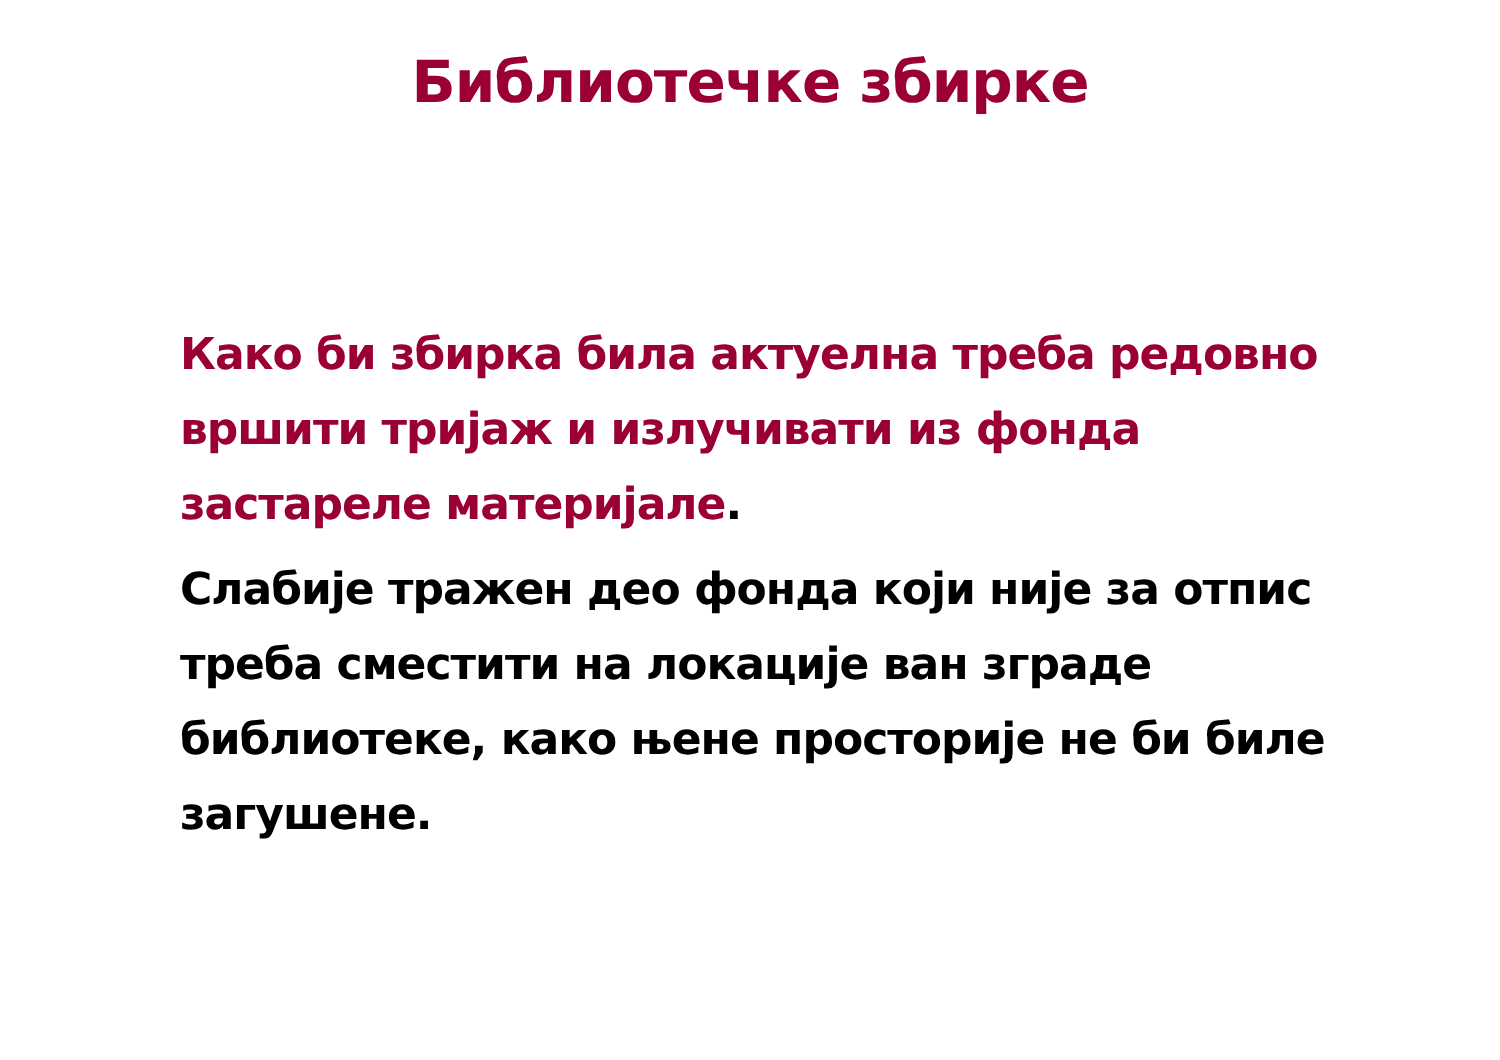Библиотечке збирке
Како би збирка била актуелна треба редовно вршити тријаж и излучивати из фонда застареле материјале.
Слабије тражен део фонда који није за отпис треба сместити на локације ван зграде библиотеке, како њене просторије не би биле загушене.